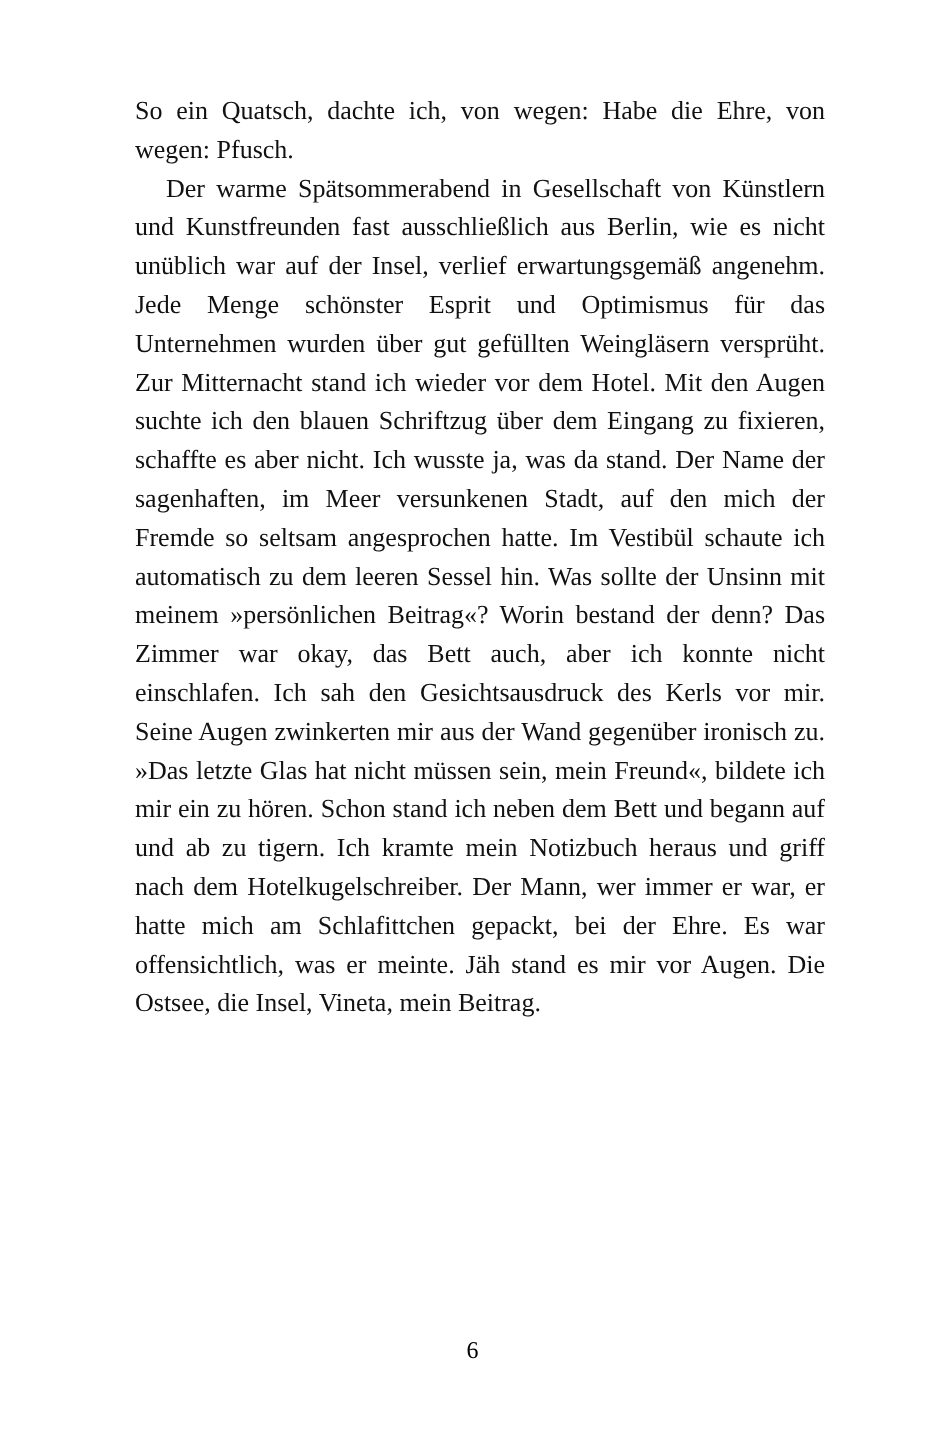So ein Quatsch, dachte ich, von wegen: Habe die Ehre, von wegen: Pfusch.
Der warme Spätsommerabend in Gesellschaft von Künstlern und Kunstfreunden fast ausschließlich aus Berlin, wie es nicht unüblich war auf der Insel, verlief erwartungsgemäß angenehm. Jede Menge schönster Esprit und Optimismus für das Unternehmen wurden über gut gefüllten Weingläsern versprüht. Zur Mitternacht stand ich wieder vor dem Hotel. Mit den Augen suchte ich den blauen Schriftzug über dem Eingang zu fixieren, schaffte es aber nicht. Ich wusste ja, was da stand. Der Name der sagenhaften, im Meer versunkenen Stadt, auf den mich der Fremde so seltsam angesprochen hatte. Im Vestibül schaute ich automatisch zu dem leeren Sessel hin. Was sollte der Unsinn mit meinem »persönlichen Beitrag«? Worin bestand der denn? Das Zimmer war okay, das Bett auch, aber ich konnte nicht einschlafen. Ich sah den Gesichtsausdruck des Kerls vor mir. Seine Augen zwinkerten mir aus der Wand gegenüber ironisch zu. »Das letzte Glas hat nicht müssen sein, mein Freund«, bildete ich mir ein zu hören. Schon stand ich neben dem Bett und begann auf und ab zu tigern. Ich kramte mein Notizbuch heraus und griff nach dem Hotelkugelschreiber. Der Mann, wer immer er war, er hatte mich am Schlafittchen gepackt, bei der Ehre. Es war offensichtlich, was er meinte. Jäh stand es mir vor Augen. Die Ostsee, die Insel, Vineta, mein Beitrag.
6